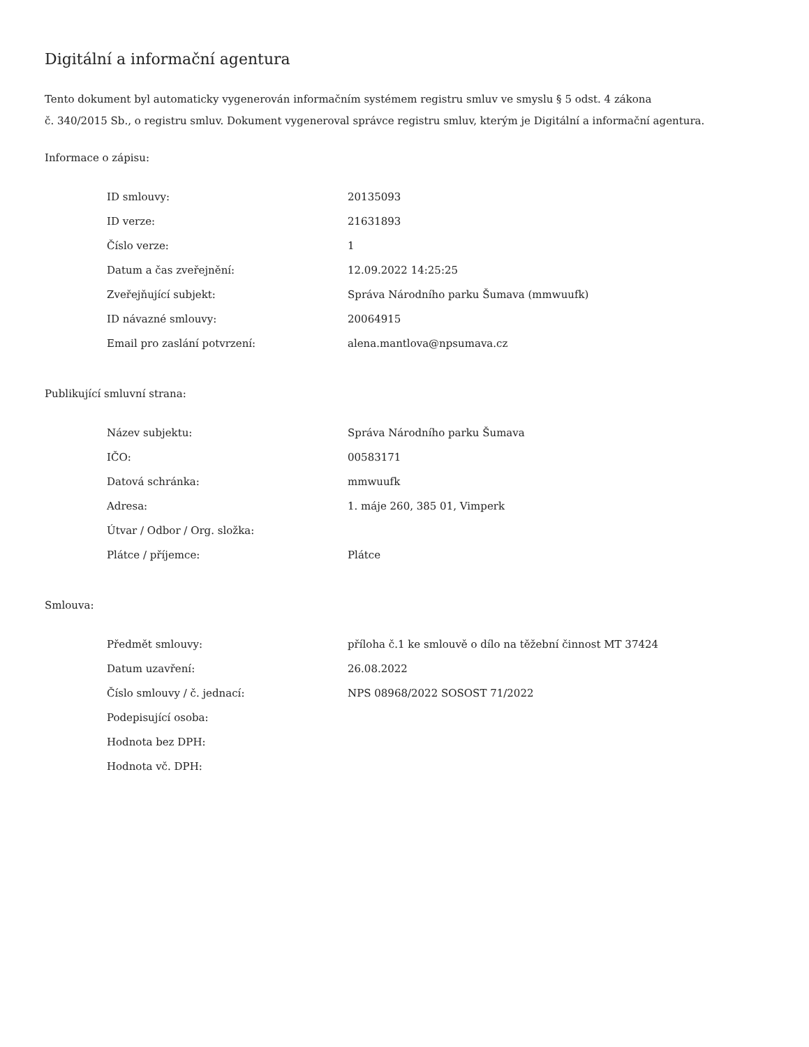Digitální a informační agentura
Tento dokument byl automaticky vygenerován informačním systémem registru smluv ve smyslu § 5 odst. 4 zákona
č. 340/2015 Sb., o registru smluv. Dokument vygeneroval správce registru smluv, kterým je Digitální a informační agentura.
Informace o zápisu:
| ID smlouvy: | 20135093 |
| ID verze: | 21631893 |
| Číslo verze: | 1 |
| Datum a čas zveřejnění: | 12.09.2022 14:25:25 |
| Zveřejňující subjekt: | Správa Národního parku Šumava (mmwuufk) |
| ID návazné smlouvy: | 20064915 |
| Email pro zaslání potvrzení: | alena.mantlova@npsumava.cz |
Publikující smluvní strana:
| Název subjektu: | Správa Národního parku Šumava |
| IČO: | 00583171 |
| Datová schránka: | mmwuufk |
| Adresa: | 1. máje 260, 385 01, Vimperk |
| Útvar / Odbor / Org. složka: | |
| Plátce / příjemce: | Plátce |
Smlouva:
| Předmět smlouvy: | příloha č.1 ke smlouvě o dílo na těžební činnost MT 37424 |
| Datum uzavření: | 26.08.2022 |
| Číslo smlouvy / č. jednací: | NPS 08968/2022 SOSOST 71/2022 |
| Podepisující osoba: | |
| Hodnota bez DPH: | |
| Hodnota vč. DPH: | |